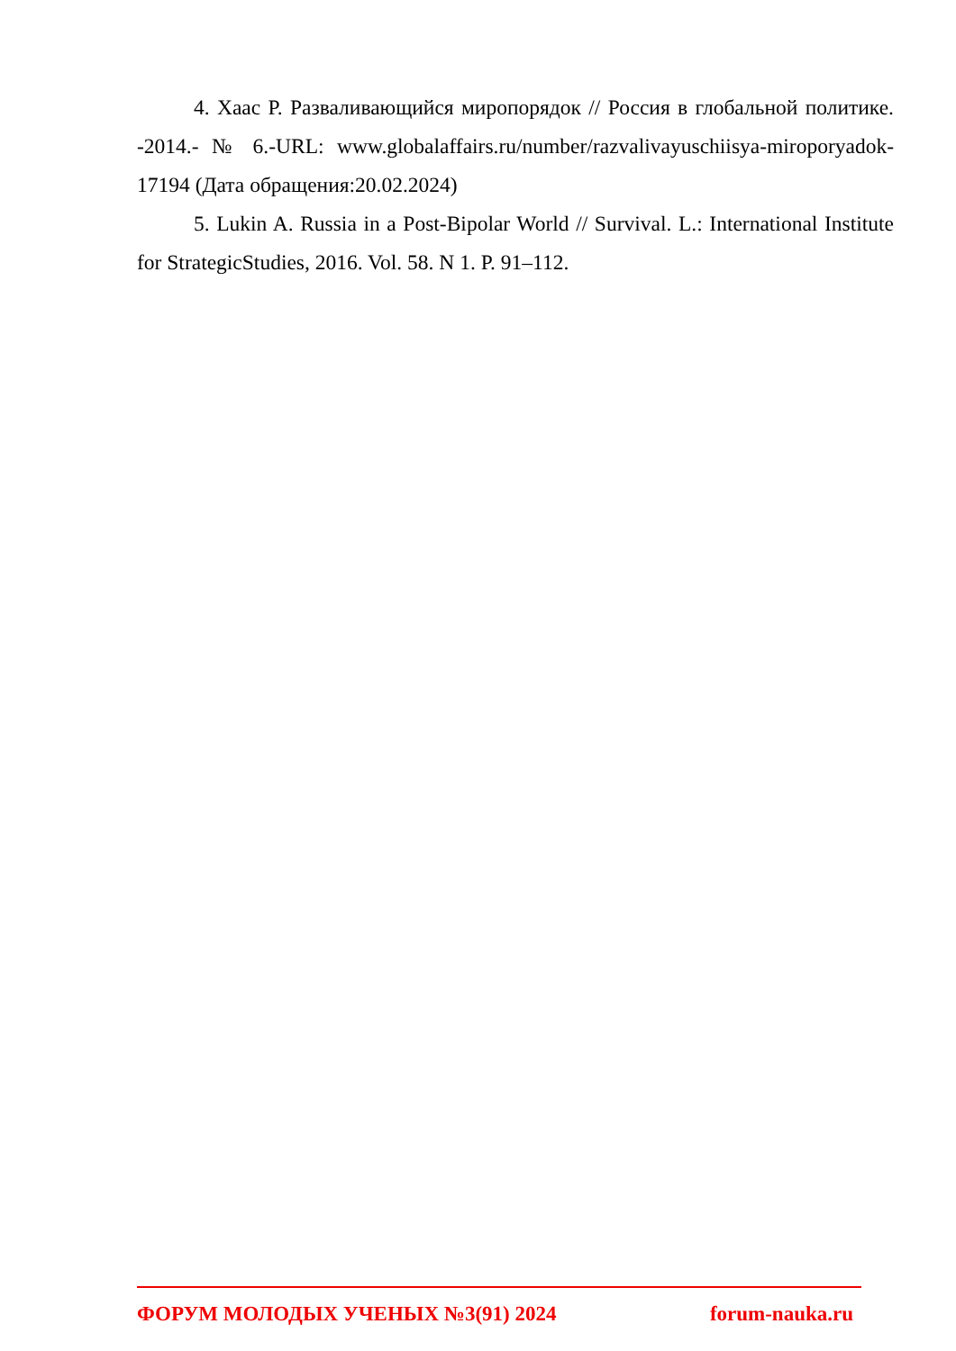4. Хаас Р. Разваливающийся миропорядок // Россия в глобальной политике. -2014.- № 6.-URL: www.globalaffairs.ru/number/razvalivayuschiisya-miroporyadok-17194 (Дата обращения:20.02.2024)
5. Lukin A. Russia in a Post-Bipolar World // Survival. L.: International Institute for StrategicStudies, 2016. Vol. 58. N 1. P. 91–112.
ФОРУМ МОЛОДЫХ УЧЕНЫХ №3(91) 2024 forum-nauka.ru